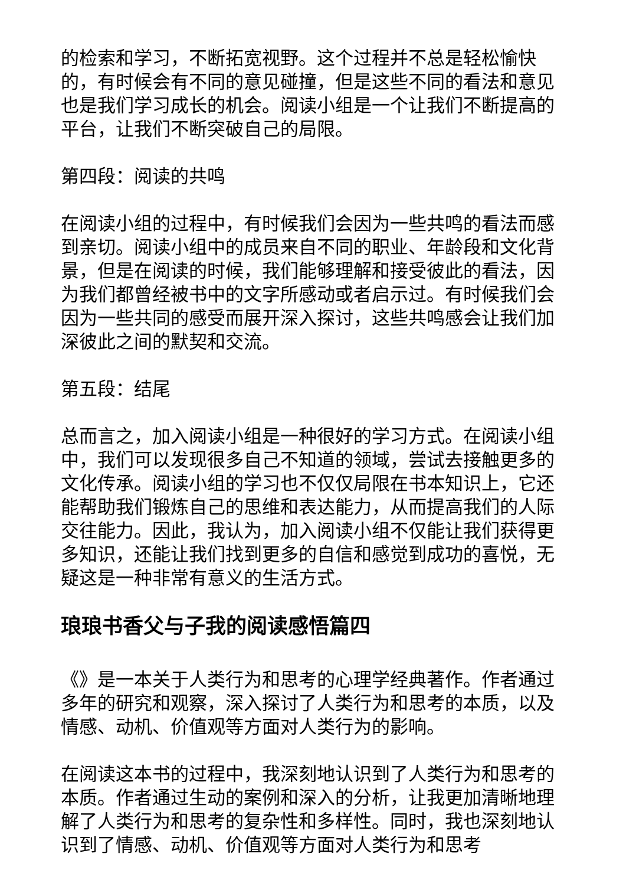的检索和学习，不断拓宽视野。这个过程并不总是轻松愉快的，有时候会有不同的意见碰撞，但是这些不同的看法和意见也是我们学习成长的机会。阅读小组是一个让我们不断提高的平台，让我们不断突破自己的局限。
第四段：阅读的共鸣
在阅读小组的过程中，有时候我们会因为一些共鸣的看法而感到亲切。阅读小组中的成员来自不同的职业、年龄段和文化背景，但是在阅读的时候，我们能够理解和接受彼此的看法，因为我们都曾经被书中的文字所感动或者启示过。有时候我们会因为一些共同的感受而展开深入探讨，这些共鸣感会让我们加深彼此之间的默契和交流。
第五段：结尾
总而言之，加入阅读小组是一种很好的学习方式。在阅读小组中，我们可以发现很多自己不知道的领域，尝试去接触更多的文化传承。阅读小组的学习也不仅仅局限在书本知识上，它还能帮助我们锻炼自己的思维和表达能力，从而提高我们的人际交往能力。因此，我认为，加入阅读小组不仅能让我们获得更多知识，还能让我们找到更多的自信和感觉到成功的喜悦，无疑这是一种非常有意义的生活方式。
琅琅书香父与子我的阅读感悟篇四
《》是一本关于人类行为和思考的心理学经典著作。作者通过多年的研究和观察，深入探讨了人类行为和思考的本质，以及情感、动机、价值观等方面对人类行为的影响。
在阅读这本书的过程中，我深刻地认识到了人类行为和思考的本质。作者通过生动的案例和深入的分析，让我更加清晰地理解了人类行为和思考的复杂性和多样性。同时，我也深刻地认识到了情感、动机、价值观等方面对人类行为和思考